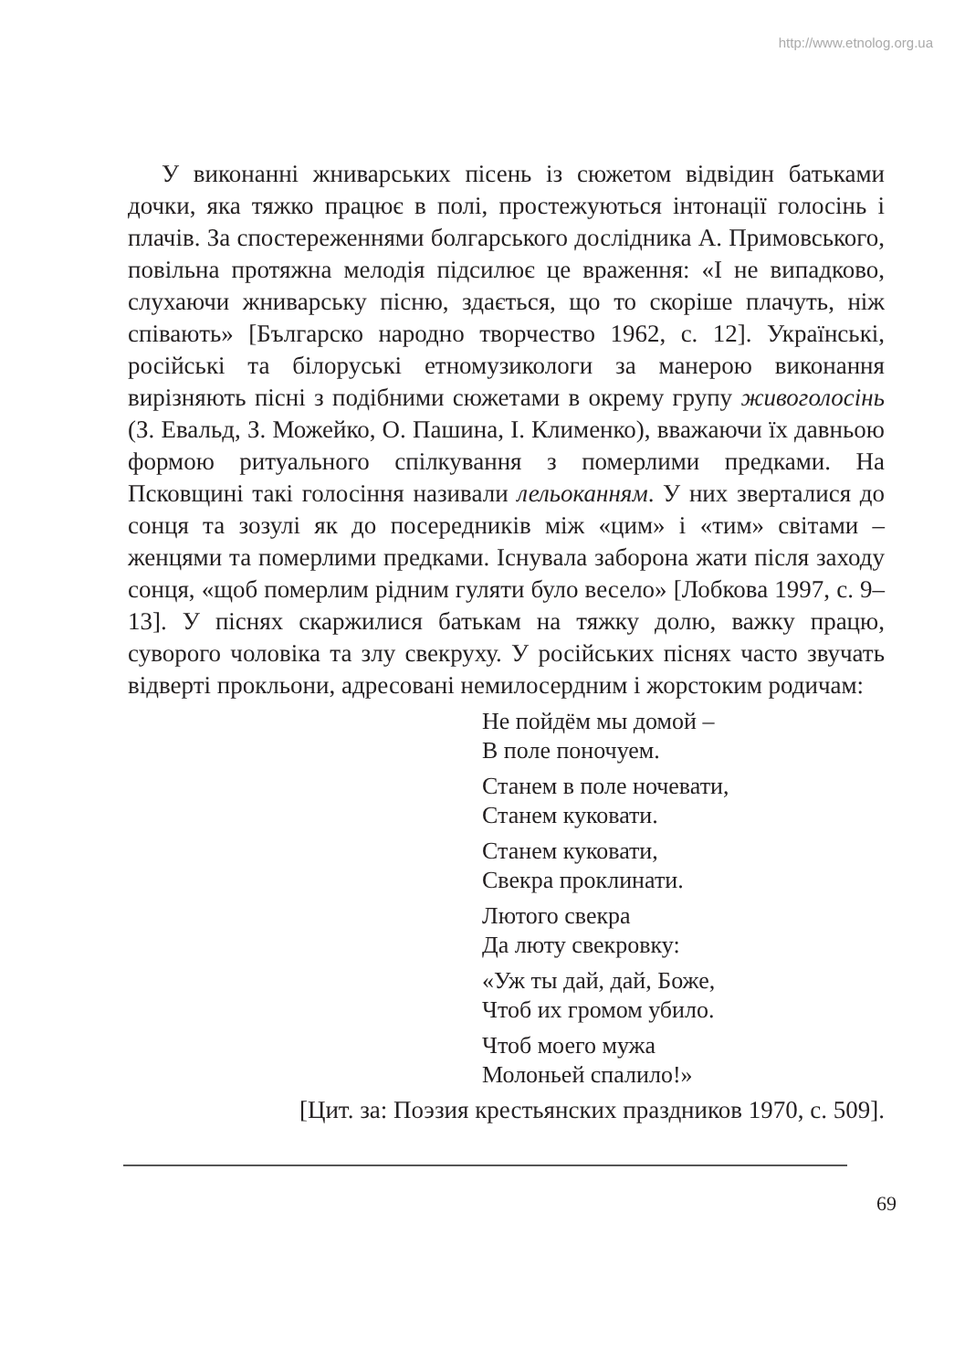http://www.etnolog.org.ua
У виконанні жниварських пісень із сюжетом відвідин батьками дочки, яка тяжко працює в полі, простежуються інтонації голосінь і плачів. За спостереженнями болгарського дослідника А. Примовського, повільна протяжна мелодія підсилює це враження: «І не випадково, слухаючи жниварську пісню, здається, що то скоріше плачуть, ніж співають» [Българско народно творчество 1962, с. 12]. Українські, російські та білоруські етномузикологи за манерою виконання вирізняють пісні з подібними сюжетами в окрему групу живоголосінь (З. Евальд, З. Можейко, О. Пашина, І. Клименко), вважаючи їх давньою формою ритуального спілкування з померлими предками. На Псковщині такі голосіння називали лельоканням. У них зверталися до сонця та зозулі як до посередників між «цим» і «тим» світами – женцями та померлими предками. Існувала заборона жати після заходу сонця, «щоб померлим рідним гуляти було весело» [Лобкова 1997, с. 9–13]. У піснях скаржилися батькам на тяжку долю, важку працю, суворого чоловіка та злу свекруху. У російських піснях часто звучать відверті прокльони, адресовані немилосердним і жорстоким родичам:
Не пойдём мы домой –
В поле поночуем.
Станем в поле ночевати,
Станем куковати.
Станем куковати,
Свекра проклинати.
Лютого свекра
Да люту свекровку:
«Уж ты дай, дай, Боже,
Чтоб их громом убило.
Чтоб моего мужа
Молоньей спалило!»
[Цит. за: Поэзия крестьянских праздников 1970, с. 509].
69